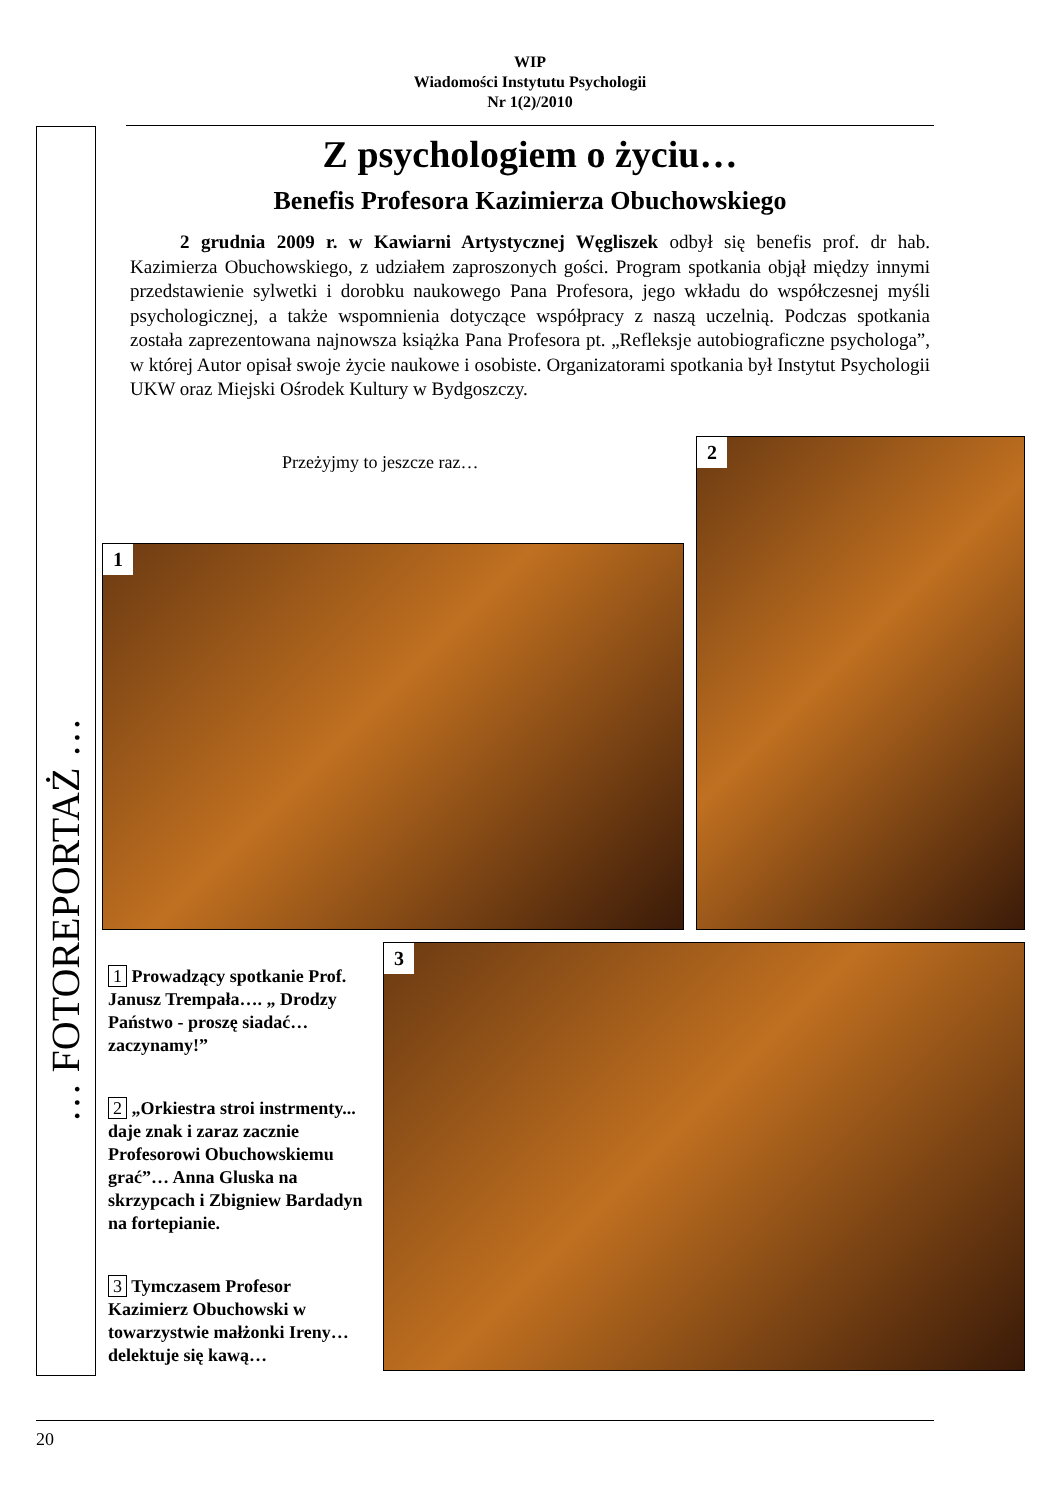WIP
Wiadomości Instytutu Psychologii
Nr 1(2)/2010
… FOTOREPORTAŻ …
Z psychologiem o życiu…
Benefis Profesora Kazimierza Obuchowskiego
2 grudnia 2009 r. w Kawiarni Artystycznej Węgliszek odbył się benefis prof. dr hab. Kazimierza Obuchowskiego, z udziałem zaproszonych gości. Program spotkania objął między innymi przedstawienie sylwetki i dorobku naukowego Pana Profesora, jego wkładu do współczesnej myśli psychologicznej, a także wspomnienia dotyczące współpracy z naszą uczelnią. Podczas spotkania została zaprezentowana najnowsza książka Pana Profesora pt. „Refleksje autobiograficzne psychologa”, w której Autor opisał swoje życie naukowe i osobiste. Organizatorami spotkania był Instytut Psychologii UKW oraz Miejski Ośrodek Kultury w Bydgoszczy.
Przeżyjmy to jeszcze raz…
1
2
3
1 Prowadzący spotkanie Prof. Janusz Trempała…. „ Drodzy Państwo - proszę siadać… zaczynamy!”
2 „Orkiestra stroi instrmenty... daje znak i zaraz zacznie Profesorowi Obuchowskiemu grać”… Anna Gluska na skrzypcach i Zbigniew Bardadyn na fortepianie.
3 Tymczasem Profesor Kazimierz Obuchowski w towarzystwie małżonki Ireny… delektuje się kawą…
20